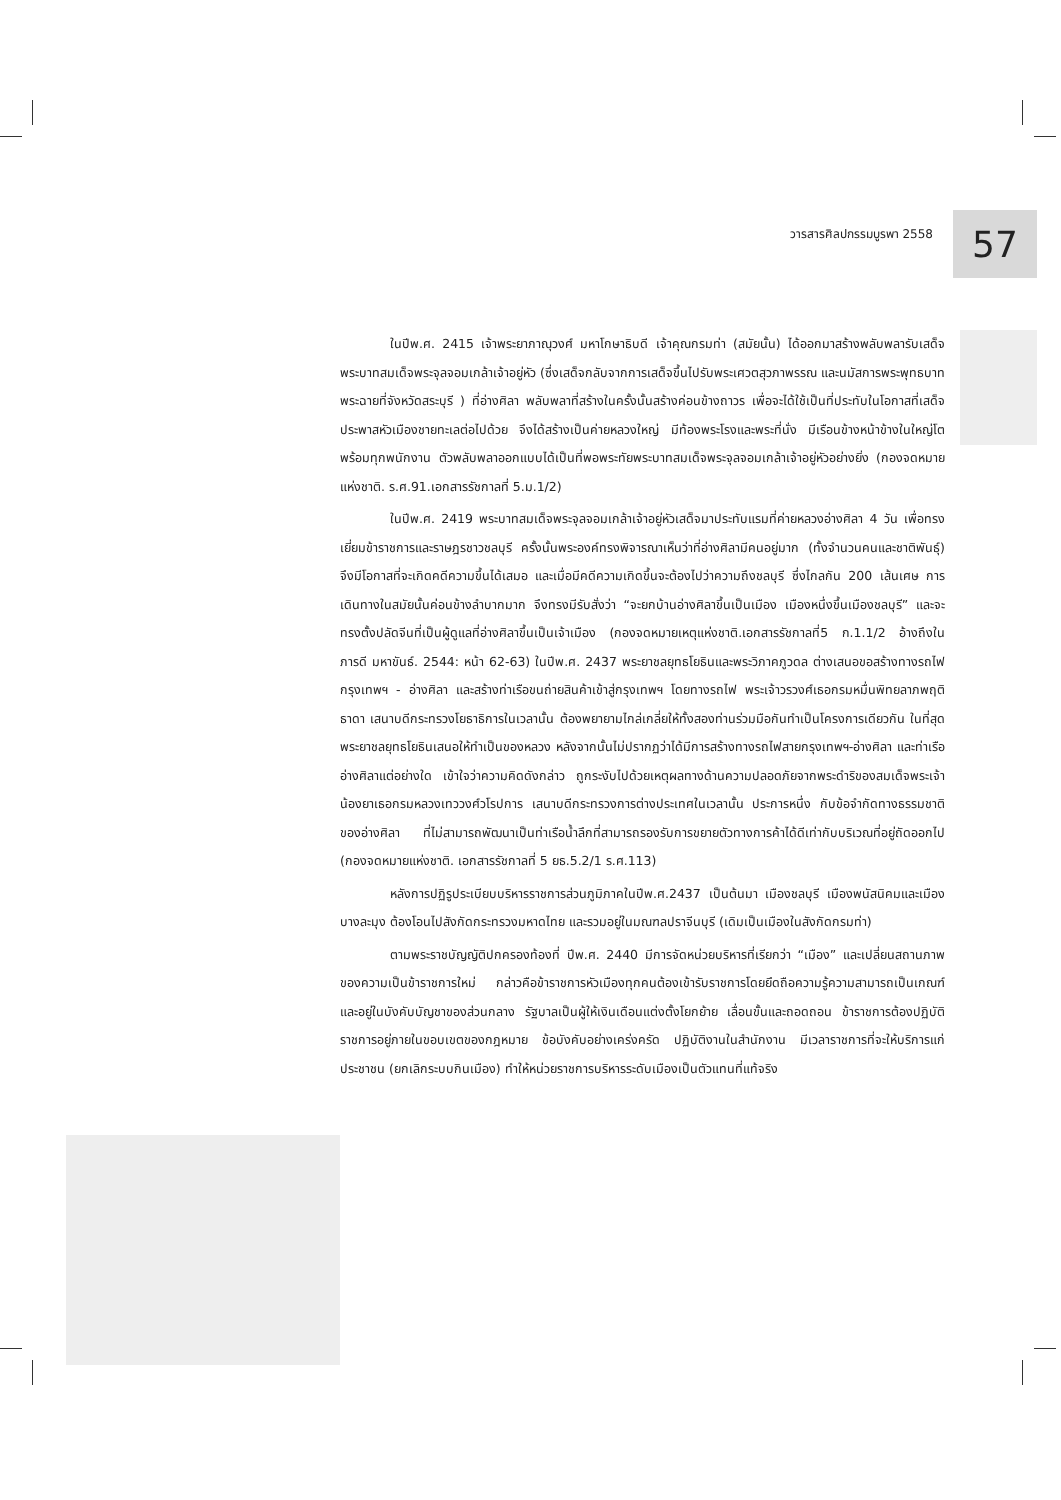วารสารศิลปกรรมบูรพา 2558 57
ในปีพ.ศ. 2415 เจ้าพระยาภาณุวงศ์ มหาโกษาธิบดี เจ้าคุณกรมท่า (สมัยนั้น) ได้ออกมาสร้างพลับพลารับเสด็จพระบาทสมเด็จพระจุลจอมเกล้าเจ้าอยู่หัว (ซึ่งเสด็จกลับจากการเสด็จขึ้นไปรับพระเศวตสุวภาพรรณ และนมัสการพระพุทธบาท พระฉายที่จังหวัดสระบุรี ) ที่อ่างศิลา พลับพลาที่สร้างในครั้งนั้นสร้างค่อนข้างถาวร เพื่อจะได้ใช้เป็นที่ประทับในโอกาสที่เสด็จประพาสหัวเมืองชายทะเลต่อไปด้วย จึงได้สร้างเป็นค่ายหลวงใหญ่ มีท้องพระโรงและพระที่นั่ง มีเรือนข้างหน้าข้างในใหญ่โต พร้อมทุกพนักงาน ตัวพลับพลาออกแบบได้เป็นที่พอพระทัยพระบาทสมเด็จพระจุลจอมเกล้าเจ้าอยู่หัวอย่างยิ่ง (กองจดหมายแห่งชาติ. ร.ศ.91.เอกสารรัชกาลที่ 5.ม.1/2)
ในปีพ.ศ. 2419 พระบาทสมเด็จพระจุลจอมเกล้าเจ้าอยู่หัวเสด็จมาประทับแรมที่ค่ายหลวงอ่างศิลา 4 วัน เพื่อทรงเยี่ยมข้าราชการและราษฎรชาวชลบุรี ครั้งนั้นพระองค์ทรงพิจารณาเห็นว่าที่อ่างศิลามีคนอยู่มาก (ทั้งจำนวนคนและชาติพันธุ์) จึงมีโอกาสที่จะเกิดคดีความขึ้นได้เสมอ และเมื่อมีคดีความเกิดขึ้นจะต้องไปว่าความถึงชลบุรี ซึ่งไกลกัน 200 เส้นเศษ การเดินทางในสมัยนั้นค่อนข้างลำบากมาก จึงทรงมีรับสั่งว่า “จะยกบ้านอ่างศิลาขึ้นเป็นเมือง เมืองหนึ่งขึ้นเมืองชลบุรี” และจะทรงตั้งปลัดจีนที่เป็นผู้ดูแลที่อ่างศิลาขึ้นเป็นเจ้าเมือง (กองจดหมายเหตุแห่งชาติ.เอกสารรัชกาลที่5 ก.1.1/2 อ้างถึงใน ภารดี มหาขันธ์. 2544: หน้า 62-63) ในปีพ.ศ. 2437 พระยาชลยุทธโยธินและพระวิภาคภูวดล ต่างเสนอขอสร้างทางรถไฟ กรุงเทพฯ - อ่างศิลา และสร้างท่าเรือขนถ่ายสินค้าเข้าสู่กรุงเทพฯ โดยทางรถไฟ พระเจ้าวรวงศ์เธอกรมหมื่นพิทยลาภพฤติธาดา เสนาบดีกระทรวงโยธาธิการในเวลานั้น ต้องพยายามไกล่เกลี่ยให้ทั้งสองท่านร่วมมือกันทำเป็นโครงการเดียวกัน ในที่สุดพระยาชลยุทธโยธินเสนอให้ทำเป็นของหลวง หลังจากนั้นไม่ปรากฏว่าได้มีการสร้างทางรถไฟสายกรุงเทพฯ-อ่างศิลา และท่าเรืออ่างศิลาแต่อย่างใด เข้าใจว่าความคิดดังกล่าว ถูกระงับไปด้วยเหตุผลทางด้านความปลอดภัยจากพระดำริของสมเด็จพระเจ้าน้องยาเธอกรมหลวงเทววงศ์วโรปการ เสนาบดีกระทรวงการต่างประเทศในเวลานั้น ประการหนึ่ง กับข้อจำกัดทางธรรมชาติของอ่างศิลา ที่ไม่สามารถพัฒนาเป็นท่าเรือน้ำลึกที่สามารถรองรับการขยายตัวทางการค้าได้ดีเท่ากับบริเวณที่อยู่ถัดออกไป (กองจดหมายแห่งชาติ. เอกสารรัชกาลที่ 5 ยธ.5.2/1 ร.ศ.113)
หลังการปฏิรูประเบียบบริหารราชการส่วนภูมิภาคในปีพ.ศ.2437 เป็นต้นมา เมืองชลบุรี เมืองพนัสนิคมและเมืองบางละมุง ต้องโอนไปสังกัดกระทรวงมหาดไทย และรวมอยู่ในมณฑลปราจีนบุรี (เดิมเป็นเมืองในสังกัดกรมท่า)
ตามพระราชบัญญัติปกครองท้องที่ ปีพ.ศ. 2440 มีการจัดหน่วยบริหารที่เรียกว่า “เมือง” และเปลี่ยนสถานภาพของความเป็นข้าราชการใหม่ กล่าวคือข้าราชการหัวเมืองทุกคนต้องเข้ารับราชการโดยยึดถือความรู้ความสามารถเป็นเกณฑ์ และอยู่ในบังคับบัญชาของส่วนกลาง รัฐบาลเป็นผู้ให้เงินเดือนแต่งตั้งโยกย้าย เลื่อนขั้นและถอดถอน ข้าราชการต้องปฏิบัติราชการอยู่ภายในขอบเขตของกฎหมาย ข้อบังคับอย่างเคร่งครัด ปฏิบัติงานในสำนักงาน มีเวลาราชการที่จะให้บริการแก่ประชาชน (ยกเลิกระบบกินเมือง) ทำให้หน่วยราชการบริหารระดับเมืองเป็นตัวแทนที่แท้จริง